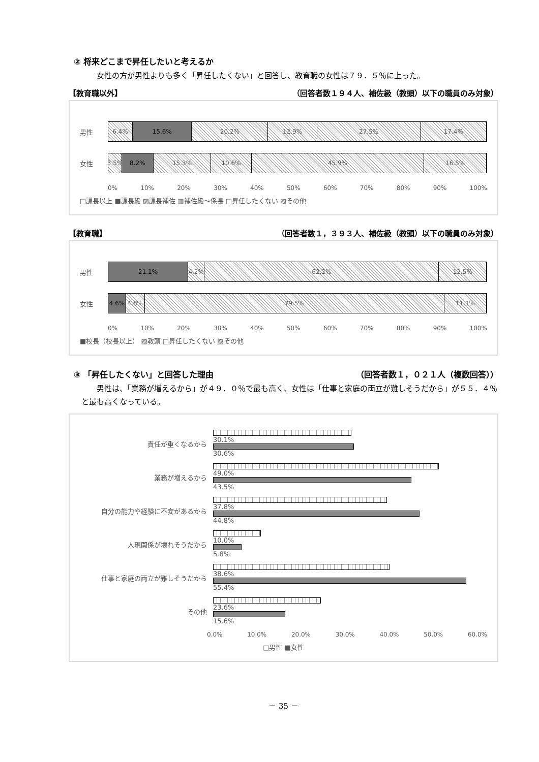② 将来どこまで昇任したいと考えるか
女性の方が男性よりも多く「昇任したくない」と回答し、教育職の女性は７９．５％に上った。
【教育職以外】 （回答者数１９４人、補佐級（教頭）以下の職員のみ対象）
男性
6.4% 15.6% 20.2% 12.9% 27.5% 17.4%
女性
3.5% 8.2% 15.3% 10.6% 45.9% 16.5%
0% 10% 20% 30% 40% 50% 60% 70% 80% 90% 100%
□課長以上 ■課長級 ▨課長補佐 ▥補佐級～係長 □昇任したくない ▨その他
【教育職】 （回答者数１，３９３人、補佐級（教頭）以下の職員のみ対象）
男性
21.1% 4.2% 62.2% 12.5%
女性
4.6% 4.8% 79.5% 11.1%
0% 10% 20% 30% 40% 50% 60% 70% 80% 90% 100%
■校長（校長以上） ▨教頭 □昇任したくない ▨その他
③ 「昇任したくない」と回答した理由 （回答者数１，０２１人（複数回答））
男性は、「業務が増えるから」が４９．０％で最も高く、女性は「仕事と家庭の両立が難しそうだから」が５５．４％と最も高くなっている。
責任が重くなるから
30.1%
30.6%
業務が増えるから
49.0%
43.5%
自分の能力や経験に不安があるから
37.8%
44.8%
人現関係が壊れそうだから
10.0%
5.8%
仕事と家庭の両立が難しそうだから
38.6%
55.4%
その他
23.6%
15.6%
0.0% 10.0% 20.0% 30.0% 40.0% 50.0% 60.0%
□男性 ■女性
－ 35 －